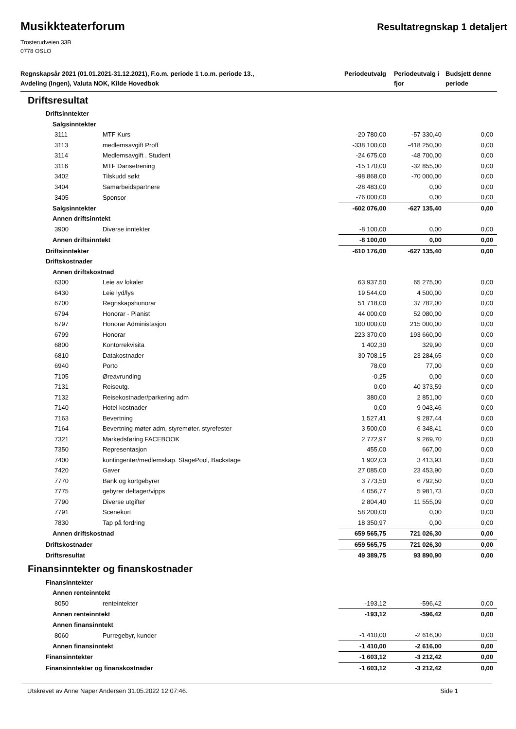Musikkteaterforum
Resultatregnskap 1 detaljert
Trosterudveien 33B
0778 OSLO
| Regnskapsår 2021 (01.01.2021-31.12.2021), F.o.m. periode 1 t.o.m. periode 13., Avdeling (Ingen), Valuta NOK, Kilde Hovedbok | | Periodeutvalg | Periodeutvalg i fjor | Budsjett denne periode |
| --- | --- | --- | --- | --- |
| Driftsresultat | | | | |
| Driftsinntekter | | | | |
| Salgsinntekter | | | | |
| 3111 | MTF Kurs | -20 780,00 | -57 330,40 | 0,00 |
| 3113 | medlemsavgift Proff | -338 100,00 | -418 250,00 | 0,00 |
| 3114 | Medlemsavgift . Student | -24 675,00 | -48 700,00 | 0,00 |
| 3116 | MTF Dansetrening | -15 170,00 | -32 855,00 | 0,00 |
| 3402 | Tilskudd søkt | -98 868,00 | -70 000,00 | 0,00 |
| 3404 | Samarbeidspartnere | -28 483,00 | 0,00 | 0,00 |
| 3405 | Sponsor | -76 000,00 | 0,00 | 0,00 |
| Salgsinntekter | | -602 076,00 | -627 135,40 | 0,00 |
| Annen driftsinntekt | | | | |
| 3900 | Diverse inntekter | -8 100,00 | 0,00 | 0,00 |
| Annen driftsinntekt | | -8 100,00 | 0,00 | 0,00 |
| Driftsinntekter | | -610 176,00 | -627 135,40 | 0,00 |
| Driftskostnader | | | | |
| Annen driftskostnad | | | | |
| 6300 | Leie av lokaler | 63 937,50 | 65 275,00 | 0,00 |
| 6430 | Leie lyd/lys | 19 544,00 | 4 500,00 | 0,00 |
| 6700 | Regnskapshonorar | 51 718,00 | 37 782,00 | 0,00 |
| 6794 | Honorar - Pianist | 44 000,00 | 52 080,00 | 0,00 |
| 6797 | Honorar Administasjon | 100 000,00 | 215 000,00 | 0,00 |
| 6799 | Honorar | 223 370,00 | 193 660,00 | 0,00 |
| 6800 | Kontorrekvisita | 1 402,30 | 329,90 | 0,00 |
| 6810 | Datakostnader | 30 708,15 | 23 284,65 | 0,00 |
| 6940 | Porto | 78,00 | 77,00 | 0,00 |
| 7105 | Øreavrunding | -0,25 | 0,00 | 0,00 |
| 7131 | Reiseutg. | 0,00 | 40 373,59 | 0,00 |
| 7132 | Reisekostnader/parkering adm | 380,00 | 2 851,00 | 0,00 |
| 7140 | Hotel kostnader | 0,00 | 9 043,46 | 0,00 |
| 7163 | Bevertning | 1 527,41 | 9 287,44 | 0,00 |
| 7164 | Bevertning møter adm, styremøter. styrefester | 3 500,00 | 6 348,41 | 0,00 |
| 7321 | Markedsføring FACEBOOK | 2 772,97 | 9 269,70 | 0,00 |
| 7350 | Representasjon | 455,00 | 667,00 | 0,00 |
| 7400 | kontingenter/medlemskap. StagePool, Backstage | 1 902,03 | 3 413,93 | 0,00 |
| 7420 | Gaver | 27 085,00 | 23 453,90 | 0,00 |
| 7770 | Bank og kortgebyrer | 3 773,50 | 6 792,50 | 0,00 |
| 7775 | gebyrer deltager/vipps | 4 056,77 | 5 981,73 | 0,00 |
| 7790 | Diverse utgifter | 2 804,40 | 11 555,09 | 0,00 |
| 7791 | Scenekort | 58 200,00 | 0,00 | 0,00 |
| 7830 | Tap på fordring | 18 350,97 | 0,00 | 0,00 |
| Annen driftskostnad | | 659 565,75 | 721 026,30 | 0,00 |
| Driftskostnader | | 659 565,75 | 721 026,30 | 0,00 |
| Driftsresultat | | 49 389,75 | 93 890,90 | 0,00 |
| Finansinntekter og finanskostnader | | | | |
| Finansinntekter | | | | |
| Annen renteinntekt | | | | |
| 8050 | renteintekter | -193,12 | -596,42 | 0,00 |
| Annen renteinntekt | | -193,12 | -596,42 | 0,00 |
| Annen finansinntekt | | | | |
| 8060 | Purregebyr, kunder | -1 410,00 | -2 616,00 | 0,00 |
| Annen finansinntekt | | -1 410,00 | -2 616,00 | 0,00 |
| Finansinntekter | | -1 603,12 | -3 212,42 | 0,00 |
| Finansinntekter og finanskostnader | | -1 603,12 | -3 212,42 | 0,00 |
Utskrevet av Anne Naper Andersen 31.05.2022 12:07:46. Side 1